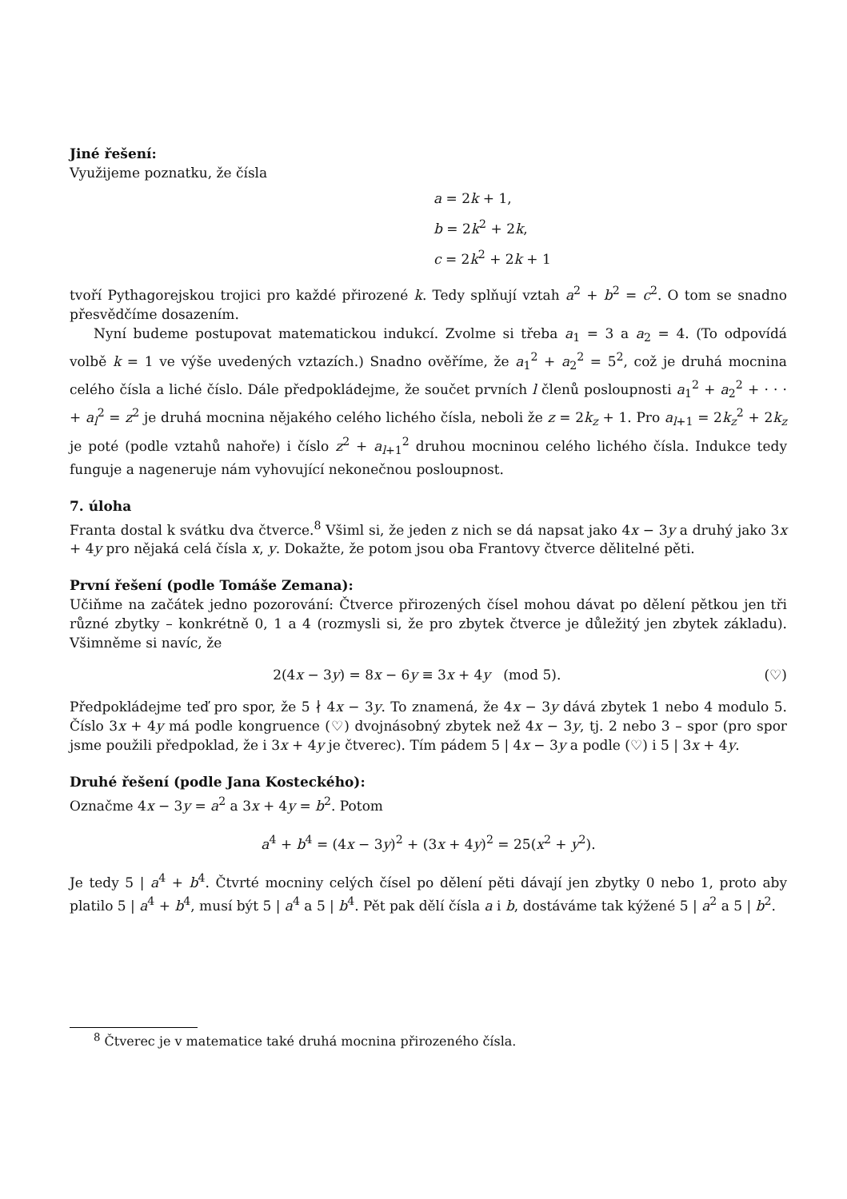Jiné řešení:
Využijeme poznatku, že čísla
a = 2k + 1,
b = 2k<sup>2</sup> + 2k,
c = 2k<sup>2</sup> + 2k + 1
tvoří Pythagorejskou trojici pro každé přirozené k. Tedy splňují vztah a<sup>2</sup> + b<sup>2</sup> = c<sup>2</sup>. O tom se snadno přesvědčíme dosazením.
Nyní budeme postupovat matematickou indukcí. Zvolme si třeba a<sub>1</sub> = 3 a a<sub>2</sub> = 4. (To odpovídá volbě k = 1 ve výše uvedených vztazích.) Snadno ověříme, že a<sub>1</sub><sup>2</sup> + a<sub>2</sub><sup>2</sup> = 5<sup>2</sup>, což je druhá mocnina celého čísla a liché číslo. Dále předpokládejme, že součet prvních l členů posloupnosti a<sub>1</sub><sup>2</sup> + a<sub>2</sub><sup>2</sup> + · · · + a<sub>l</sub><sup>2</sup> = z<sup>2</sup> je druhá mocnina nějakého celého lichého čísla, neboli že z = 2k<sub>z</sub> + 1. Pro a<sub>l+1</sub> = 2k<sub>z</sub><sup>2</sup> + 2k<sub>z</sub> je poté (podle vztahů nahoře) i číslo z<sup>2</sup> + a<sub>l+1</sub><sup>2</sup> druhou mocninou celého lichého čísla. Indukce tedy funguje a nageneruje nám vyhovující nekonečnou posloupnost.
7. úloha
Franta dostal k svátku dva čtverce.<sup>8</sup> Všiml si, že jeden z nich se dá napsat jako 4x − 3y a druhý jako 3x + 4y pro nějaká celá čísla x, y. Dokažte, že potom jsou oba Frantovy čtverce dělitelné pěti.
První řešení (podle Tomáše Zemana):
Učiňme na začátek jedno pozorování: Čtverce přirozených čísel mohou dávat po dělení pětkou jen tři různé zbytky – konkrétně 0, 1 a 4 (rozmysli si, že pro zbytek čtverce je důležitý jen zbytek základu). Všimněme si navíc, že
2(4x − 3y) = 8x − 6y ≡ 3x + 4y (mod 5). (♡)
Předpokládejme teď pro spor, že 5 ∤ 4x − 3y. To znamená, že 4x − 3y dává zbytek 1 nebo 4 modulo 5. Číslo 3x + 4y má podle kongruence (♡) dvojnásobný zbytek než 4x − 3y, tj. 2 nebo 3 – spor (pro spor jsme použili předpoklad, že i 3x + 4y je čtverec). Tím pádem 5 | 4x − 3y a podle (♡) i 5 | 3x + 4y.
Druhé řešení (podle Jana Kosteckého):
Označme 4x − 3y = a<sup>2</sup> a 3x + 4y = b<sup>2</sup>. Potom
a<sup>4</sup> + b<sup>4</sup> = (4x − 3y)<sup>2</sup> + (3x + 4y)<sup>2</sup> = 25(x<sup>2</sup> + y<sup>2</sup>).
Je tedy 5 | a<sup>4</sup> + b<sup>4</sup>. Čtvrté mocniny celých čísel po dělení pěti dávají jen zbytky 0 nebo 1, proto aby platilo 5 | a<sup>4</sup> + b<sup>4</sup>, musí být 5 | a<sup>4</sup> a 5 | b<sup>4</sup>. Pět pak dělí čísla a i b, dostáváme tak kýžené 5 | a<sup>2</sup> a 5 | b<sup>2</sup>.
<sup>8</sup> Čtverec je v matematice také druhá mocnina přirozeného čísla.